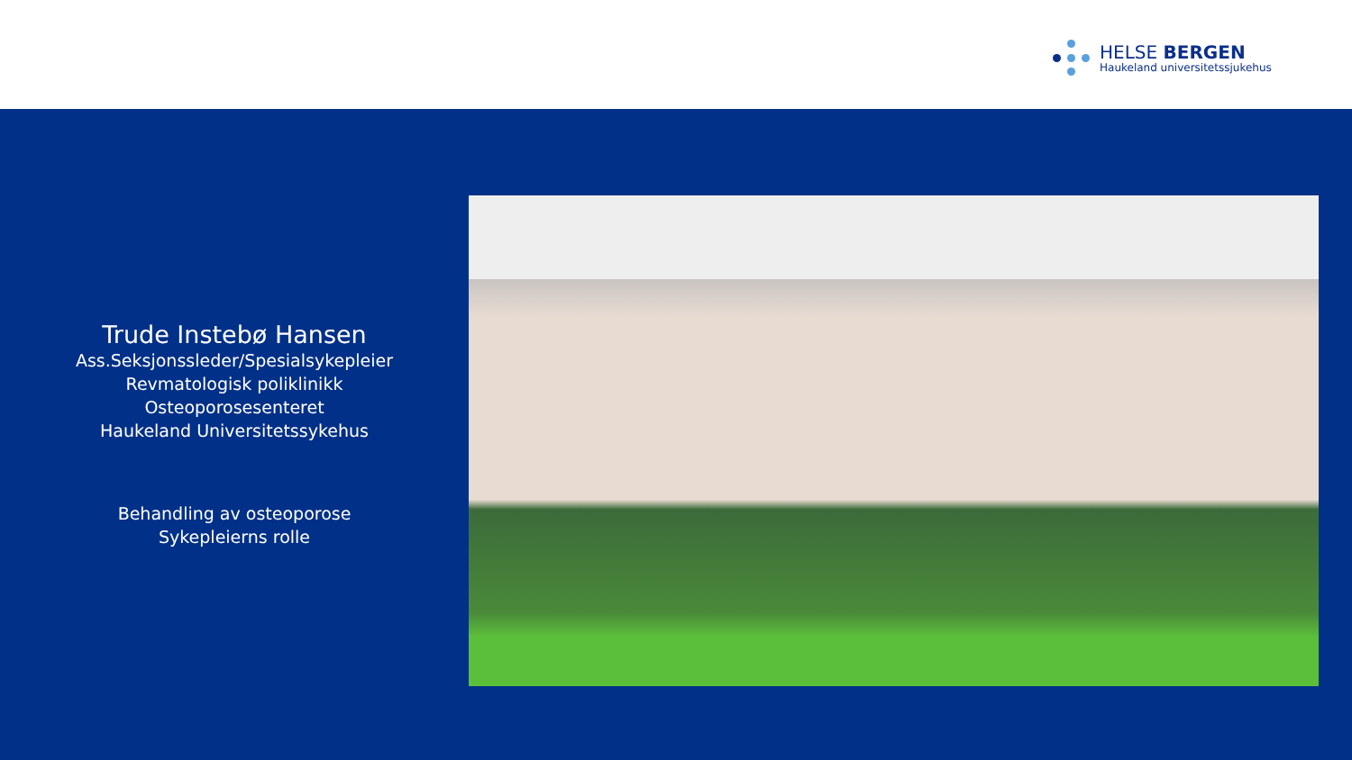HELSE BERGEN
Haukeland universitetssjukehus
Trude Instebø Hansen
Ass.Seksjonssleder/Spesialsykepleier
Revmatologisk poliklinikk
Osteoporosesenteret
Haukeland Universitetssykehus
Behandling av osteoporose
Sykepleierns rolle